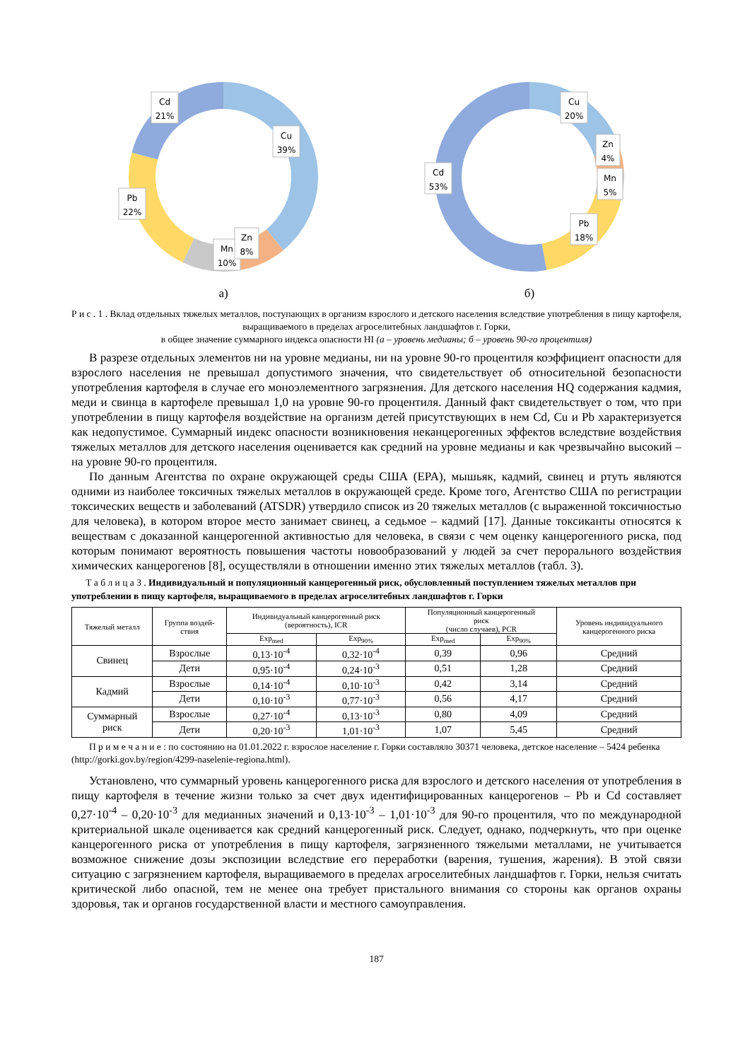Cd
21%
Cu
39%
Pb
22%
Mn
10%
Zn
8%
а)
Cu
20%
Cd
53%
Zn
4%
Mn
5%
Pb
18%
б)
Р и с . 1 . Вклад отдельных тяжелых металлов, поступающих в организм взрослого и детского населения вследствие употребления в пищу картофеля, выращиваемого в пределах агроселитебных ландшафтов г. Горки,
в общее значение суммарного индекса опасности HI (а – уровень медианы; б – уровень 90-го процентиля)
В разрезе отдельных элементов ни на уровне медианы, ни на уровне 90-го процентиля коэффициент опасности для взрослого населения не превышал допустимого значения, что свидетельствует об относительной безопасности употребления картофеля в случае его моноэлементного загрязнения. Для детского населения HQ содержания кадмия, меди и свинца в картофеле превышал 1,0 на уровне 90-го процентиля. Данный факт свидетельствует о том, что при употреблении в пищу картофеля воздействие на организм детей присутствующих в нем Cd, Cu и Pb характеризуется как недопустимое. Суммарный индекс опасности возникновения неканцерогенных эффектов вследствие воздействия тяжелых металлов для детского населения оценивается как средний на уровне медианы и как чрезвычайно высокий – на уровне 90-го процентиля.
По данным Агентства по охране окружающей среды США (EPA), мышьяк, кадмий, свинец и ртуть являются одними из наиболее токсичных тяжелых металлов в окружающей среде. Кроме того, Агентство США по регистрации токсических веществ и заболеваний (ATSDR) утвердило список из 20 тяжелых металлов (с выраженной токсичностью для человека), в котором второе место занимает свинец, а седьмое – кадмий [17]. Данные токсиканты относятся к веществам с доказанной канцерогенной активностью для человека, в связи с чем оценку канцерогенного риска, под которым понимают вероятность повышения частоты новообразований у людей за счет перорального воздействия химических канцерогенов [8], осуществляли в отношении именно этих тяжелых металлов (табл. 3).
Т а б л и ц а 3 . Индивидуальный и популяционный канцерогенный риск, обусловленный поступлением тяжелых металлов при употреблении в пищу картофеля, выращиваемого в пределах агроселитебных ландшафтов г. Горки
| Тяжелый металл | Группа воздей- ствия | Индивидуальный канцерогенный риск (вероятность), ICR | | Популяционный канцерогенный риск (число случаев), PCR | | Уровень индивидуального канцерогенного риска |
| --- | --- | --- | --- | --- | --- | --- |
| | | Exp<sub>med</sub> | Exp<sub>90%</sub> | Exp<sub>med</sub> | Exp<sub>90%</sub> | |
| Свинец | Взрослые | 0,13·10<sup>-4</sup> | 0,32·10<sup>-4</sup> | 0,39 | 0,96 | Средний |
| | Дети | 0,95·10<sup>-4</sup> | 0,24·10<sup>-3</sup> | 0,51 | 1,28 | Средний |
| Кадмий | Взрослые | 0,14·10<sup>-4</sup> | 0,10·10<sup>-3</sup> | 0,42 | 3,14 | Средний |
| | Дети | 0,10·10<sup>-3</sup> | 0,77·10<sup>-3</sup> | 0,56 | 4,17 | Средний |
| Суммарный риск | Взрослые | 0,27·10<sup>-4</sup> | 0,13·10<sup>-3</sup> | 0,80 | 4,09 | Средний |
| | Дети | 0,20·10<sup>-3</sup> | 1,01·10<sup>-3</sup> | 1,07 | 5,45 | Средний |
П р и м е ч а н и е : по состоянию на 01.01.2022 г. взрослое население г. Горки составляло 30371 человека, детское население – 5424 ребенка (http://gorki.gov.by/region/4299-naselenie-regiona.html).
Установлено, что суммарный уровень канцерогенного риска для взрослого и детского населения от употребления в пищу картофеля в течение жизни только за счет двух идентифицированных канцерогенов – Pb и Cd составляет 0,27·10<sup>-4</sup> – 0,20·10<sup>-3</sup> для медианных значений и 0,13·10<sup>-3</sup> – 1,01·10<sup>-3</sup> для 90-го процентиля, что по международной критериальной шкале оценивается как средний канцерогенный риск. Следует, однако, подчеркнуть, что при оценке канцерогенного риска от употребления в пищу картофеля, загрязненного тяжелыми металлами, не учитывается возможное снижение дозы экспозиции вследствие его переработки (варения, тушения, жарения). В этой связи ситуацию с загрязнением картофеля, выращиваемого в пределах агроселитебных ландшафтов г. Горки, нельзя считать критической либо опасной, тем не менее она требует пристального внимания со стороны как органов охраны здоровья, так и органов государственной власти и местного самоуправления.
187